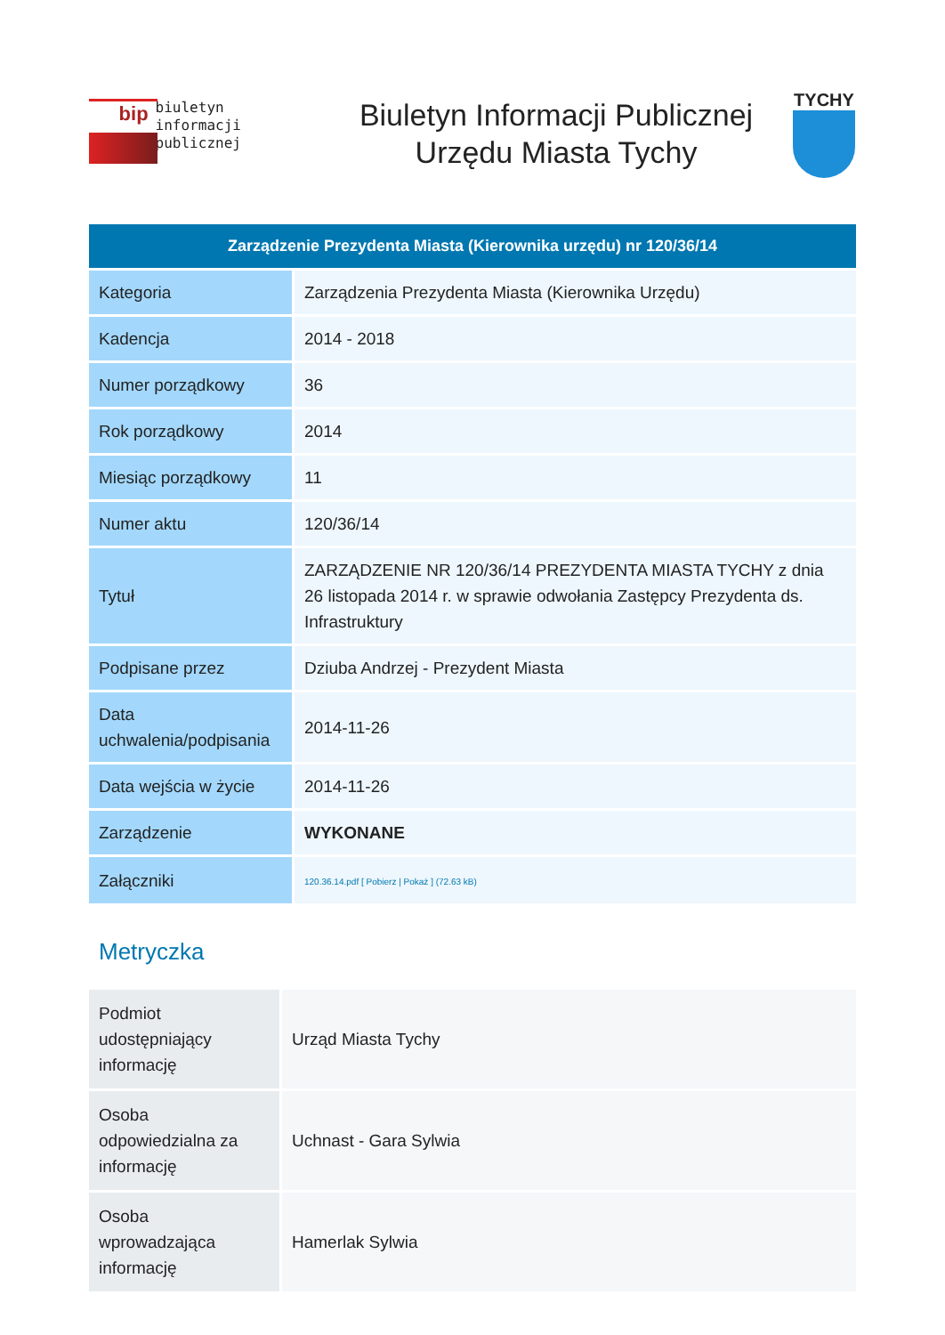bip
biuletyn
informacji publicznej
Biuletyn Informacji Publicznej
Urzędu Miasta Tychy
TYCHY
Zarządzenie Prezydenta Miasta (Kierownika urzędu) nr 120/36/14
| Kategoria | Zarządzenia Prezydenta Miasta (Kierownika Urzędu) |
| Kadencja | 2014 - 2018 |
| Numer porządkowy | 36 |
| Rok porządkowy | 2014 |
| Miesiąc porządkowy | 11 |
| Numer aktu | 120/36/14 |
| Tytuł | ZARZĄDZENIE NR 120/36/14 PREZYDENTA MIASTA TYCHY z dnia 26 listopada 2014 r. w sprawie odwołania Zastępcy Prezydenta ds. Infrastruktury |
| Podpisane przez | Dziuba Andrzej - Prezydent Miasta |
| Data uchwalenia/podpisania | 2014-11-26 |
| Data wejścia w życie | 2014-11-26 |
| Zarządzenie | WYKONANE |
| Załączniki | 120.36.14.pdf [ Pobierz / Pokaż ] (72.63 kB) |
Metryczka
| Podmiot udostępniający informację | Urząd Miasta Tychy |
| Osoba odpowiedzialna za informację | Uchnast - Gara Sylwia |
| Osoba wprowadzająca informację | Hamerlak Sylwia |